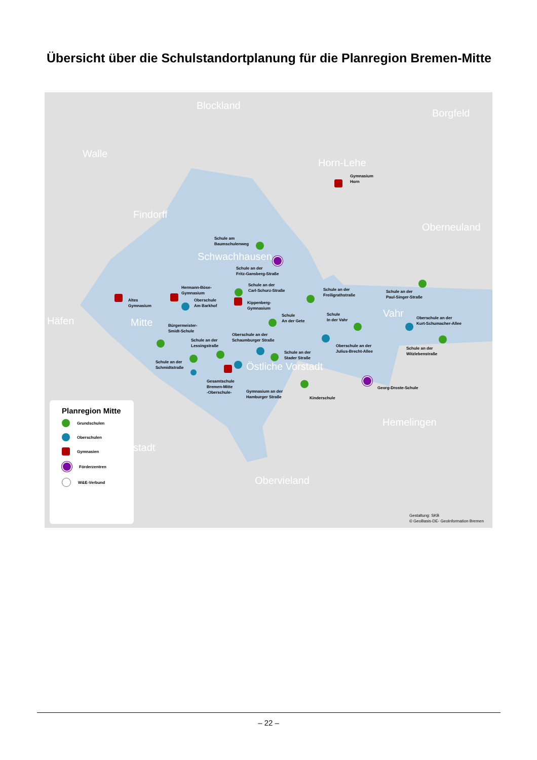Übersicht über die Schulstandortplanung für die Planregion Bremen-Mitte
Blockland
Borgfeld
Walle
Horn-Lehe
Findorff
Oberneuland
Schwachhausen
Häfen Mitte
Vahr
Östliche Vorstadt
Hemelingen
stadt
Obervieland
Gymnasium
Horn
Schule am
Baumschulenweg
Schule an der
Fritz-Gansberg-Straße
Hermann-Böse-
Gymnasium
Schule an der
Carl-Schurz-Straße
Schule an der
Freiligrathstraße
Schule an der
Paul-Singer-Straße
Altes
Gymnasium
Oberschule
Am Barkhof
Kippenberg-
Gymnasium
Schule
An der Gete
Schule
In der Vahr
Oberschule an der
Kurt-Schumacher-Allee
Bürgermeister-
Smidt-Schule
Oberschule an der
Schaumburger Straße
Schule an der
Lessingstraße
Oberschule an der
Julius-Brecht-Allee
Schule an der
Witzlebenstraße
Schule an der
Stader Straße
Schule an der
Schmidtstraße
Gesamtschule
Bremen-Mitte
-Oberschule-
Gymnasium an der
Hamburger Straße
Kinderschule
Georg-Droste-Schule
Planregion Mitte
Grundschulen
Oberschulen
Gymnasien
Förderzentren
W&E-Verbund
Gestaltung: SKB
© GeoBasis-DE- GeoInformation Bremen
– 22 –